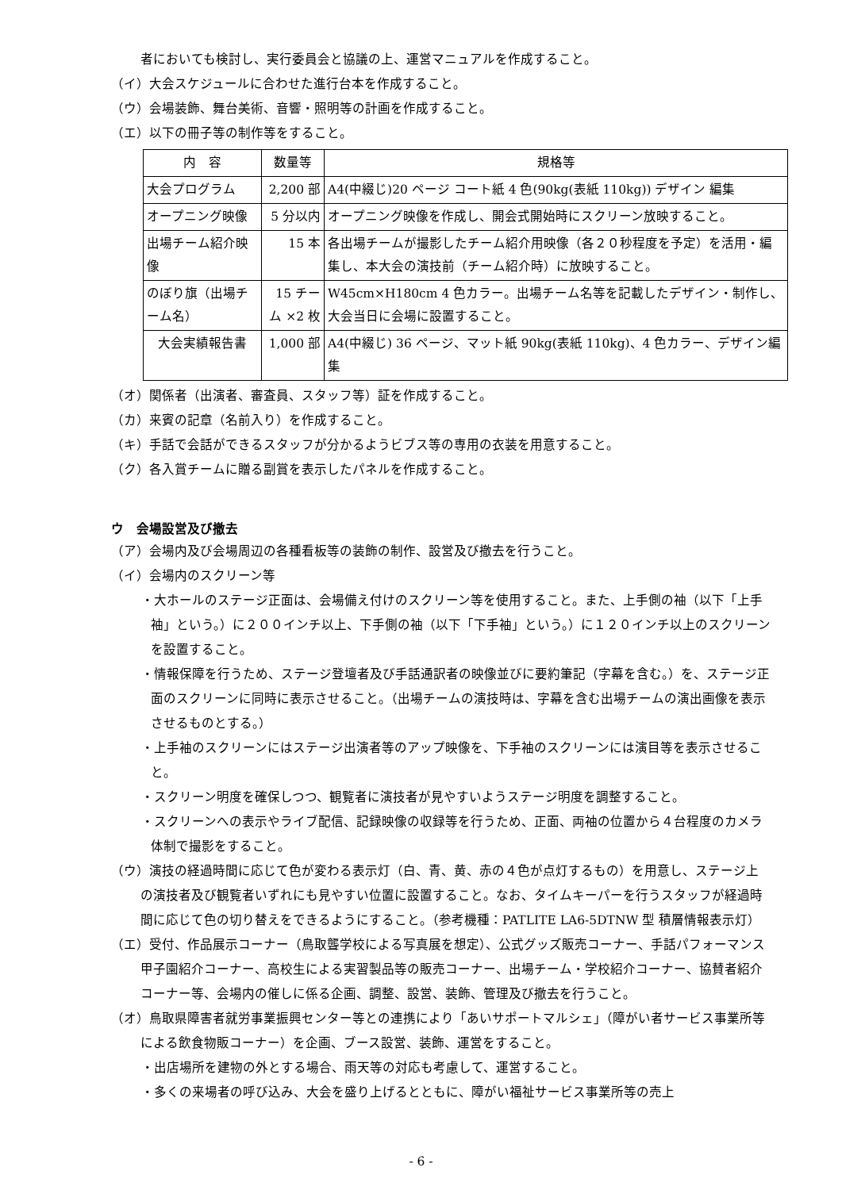者においても検討し、実行委員会と協議の上、運営マニュアルを作成すること。
（イ）大会スケジュールに合わせた進行台本を作成すること。
（ウ）会場装飾、舞台美術、音響・照明等の計画を作成すること。
（エ）以下の冊子等の制作等をすること。
| 内 容 | 数量等 | 規格等 |
| 大会プログラム | 2,200 部 | A4(中綴じ)20 ページ コート紙 4 色(90kg(表紙 110kg)) デザイン 編集 |
| オープニング映像 | 5 分以内 | オープニング映像を作成し、開会式開始時にスクリーン放映すること。 |
| 出場チーム紹介映像 | 15 本 | 各出場チームが撮影したチーム紹介用映像（各２０秒程度を予定）を活用・編集し、本大会の演技前（チーム紹介時）に放映すること。 |
| のぼり旗（出場チーム名） | 15 チーム ×2 枚 | W45cm×H180cm 4 色カラー。出場チーム名等を記載したデザイン・制作し、大会当日に会場に設置すること。 |
| 大会実績報告書 | 1,000 部 | A4(中綴じ) 36 ページ、マット紙 90kg(表紙 110kg)、4 色カラー、デザイン編集 |
（オ）関係者（出演者、審査員、スタッフ等）証を作成すること。
（カ）来賓の記章（名前入り）を作成すること。
（キ）手話で会話ができるスタッフが分かるようビブス等の専用の衣装を用意すること。
（ク）各入賞チームに贈る副賞を表示したパネルを作成すること。
ウ　会場設営及び撤去
（ア）会場内及び会場周辺の各種看板等の装飾の制作、設営及び撤去を行うこと。
（イ）会場内のスクリーン等
・大ホールのステージ正面は、会場備え付けのスクリーン等を使用すること。また、上手側の袖（以下「上手袖」という。）に２００インチ以上、下手側の袖（以下「下手袖」という。）に１２０インチ以上のスクリーンを設置すること。
・情報保障を行うため、ステージ登壇者及び手話通訳者の映像並びに要約筆記（字幕を含む。）を、ステージ正面のスクリーンに同時に表示させること。（出場チームの演技時は、字幕を含む出場チームの演出画像を表示させるものとする。）
・上手袖のスクリーンにはステージ出演者等のアップ映像を、下手袖のスクリーンには演目等を表示させること。
・スクリーン明度を確保しつつ、観覧者に演技者が見やすいようステージ明度を調整すること。
・スクリーンへの表示やライブ配信、記録映像の収録等を行うため、正面、両袖の位置から４台程度のカメラ体制で撮影をすること。
（ウ）演技の経過時間に応じて色が変わる表示灯（白、青、黄、赤の４色が点灯するもの）を用意し、ステージ上の演技者及び観覧者いずれにも見やすい位置に設置すること。なお、タイムキーパーを行うスタッフが経過時間に応じて色の切り替えをできるようにすること。（参考機種：PATLITE LA6-5DTNW 型 積層情報表示灯）
（エ）受付、作品展示コーナー（鳥取聾学校による写真展を想定）、公式グッズ販売コーナー、手話パフォーマンス甲子園紹介コーナー、高校生による実習製品等の販売コーナー、出場チーム・学校紹介コーナー、協賛者紹介コーナー等、会場内の催しに係る企画、調整、設営、装飾、管理及び撤去を行うこと。
（オ）鳥取県障害者就労事業振興センター等との連携により「あいサポートマルシェ」（障がい者サービス事業所等による飲食物販コーナー）を企画、ブース設営、装飾、運営をすること。
・出店場所を建物の外とする場合、雨天等の対応も考慮して、運営すること。
・多くの来場者の呼び込み、大会を盛り上げるとともに、障がい福祉サービス事業所等の売上
- 6 -